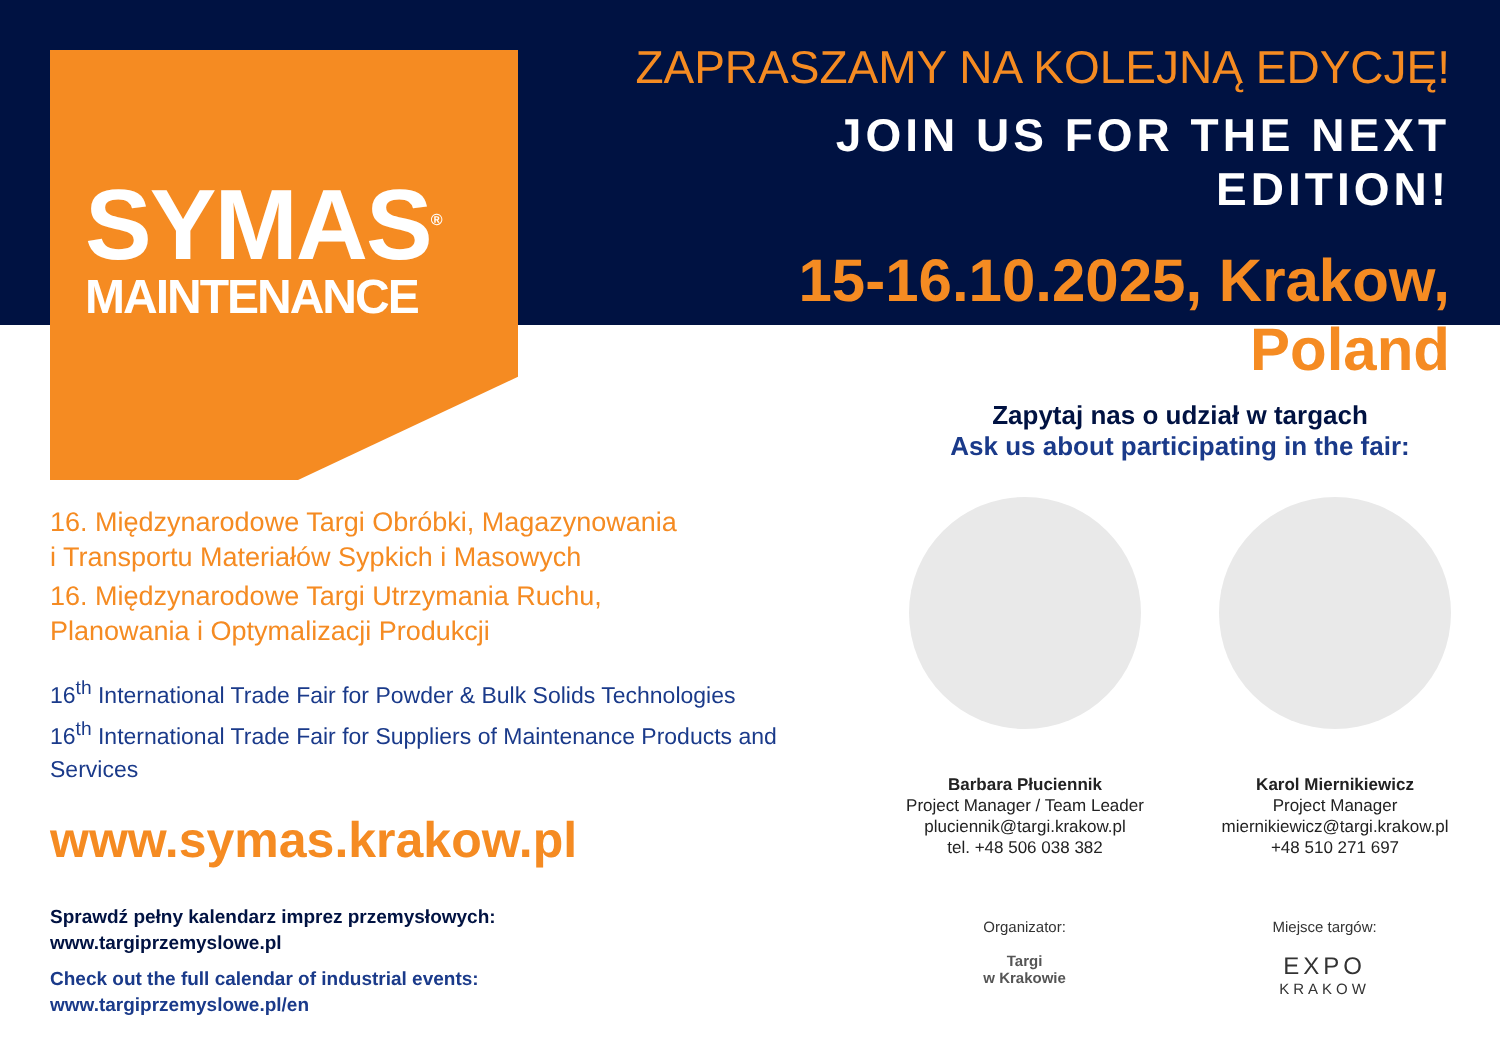SYMAS<sup>®</sup>
MAINTENANCE
ZAPRASZAMY NA KOLEJNĄ EDYCJĘ!
JOIN US FOR THE NEXT EDITION!
15-16.10.2025, Krakow, Poland
16. Międzynarodowe Targi Obróbki, Magazynowania
i Transportu Materiałów Sypkich i Masowych
16. Międzynarodowe Targi Utrzymania Ruchu,
Planowania i Optymalizacji Produkcji
16<sup>th</sup> International Trade Fair for Powder & Bulk Solids Technologies
16<sup>th</sup> International Trade Fair for Suppliers of Maintenance Products and Services
www.symas.krakow.pl
Sprawdź pełny kalendarz imprez przemysłowych:
www.targiprzemyslowe.pl
Check out the full calendar of industrial events:
www.targiprzemyslowe.pl/en
Zapytaj nas o udział w targach
Ask us about participating in the fair:
Barbara Płuciennik
Project Manager / Team Leader
pluciennik@targi.krakow.pl
tel. +48 506 038 382
Karol Miernikiewicz
Project Manager
miernikiewicz@targi.krakow.pl
+48 510 271 697
Organizator:
Targi
w Krakowie
Miejsce targów:
EXPO
KRAKOW